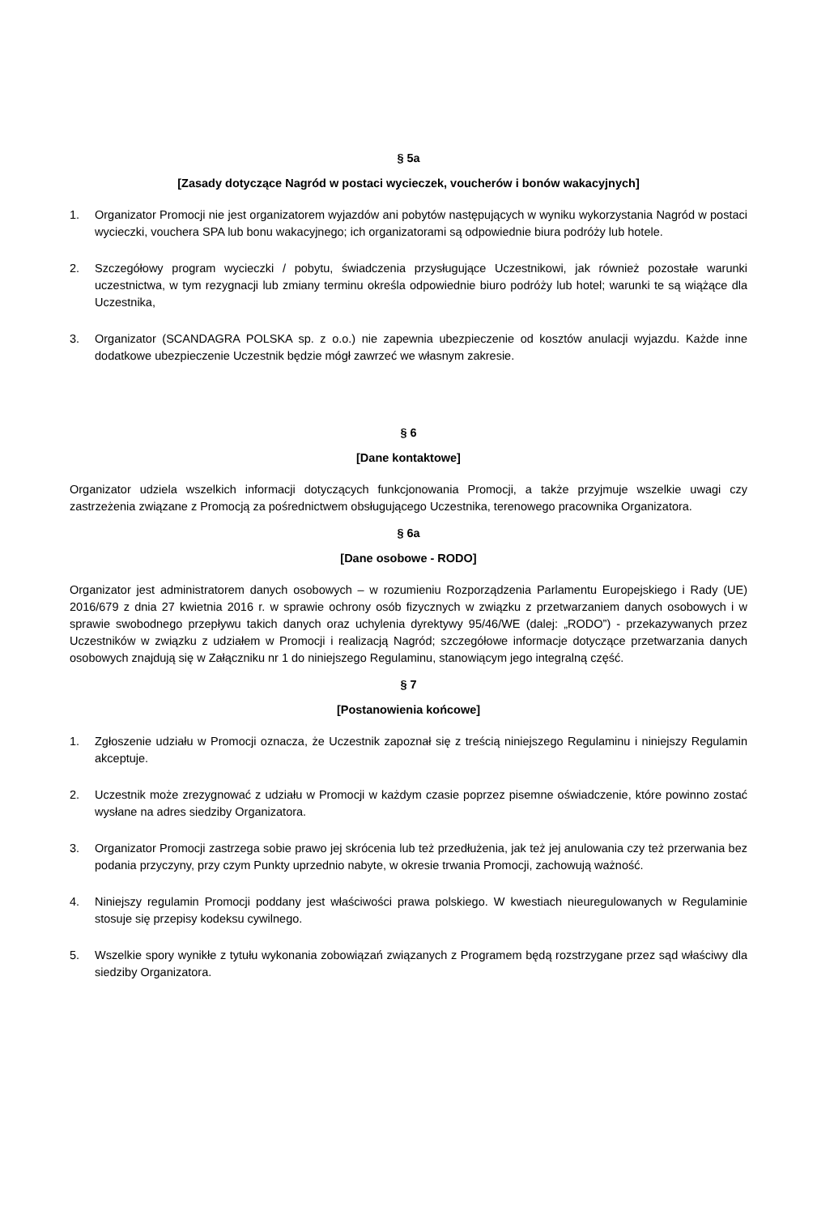§ 5a
[Zasady dotyczące Nagród w postaci wycieczek, voucherów i bonów wakacyjnych]
1. Organizator Promocji nie jest organizatorem wyjazdów ani pobytów następujących w wyniku wykorzystania Nagród w postaci wycieczki, vouchera SPA lub bonu wakacyjnego; ich organizatorami są odpowiednie biura podróży lub hotele.
2. Szczegółowy program wycieczki / pobytu, świadczenia przysługujące Uczestnikowi, jak również pozostałe warunki uczestnictwa, w tym rezygnacji lub zmiany terminu określa odpowiednie biuro podróży lub hotel; warunki te są wiążące dla Uczestnika,
3. Organizator (SCANDAGRA POLSKA sp. z o.o.) nie zapewnia ubezpieczenie od kosztów anulacji wyjazdu. Każde inne dodatkowe ubezpieczenie Uczestnik będzie mógł zawrzeć we własnym zakresie.
§ 6
[Dane kontaktowe]
Organizator udziela wszelkich informacji dotyczących funkcjonowania Promocji, a także przyjmuje wszelkie uwagi czy zastrzeżenia związane z Promocją za pośrednictwem obsługującego Uczestnika, terenowego pracownika Organizatora.
§ 6a
[Dane osobowe - RODO]
Organizator jest administratorem danych osobowych – w rozumieniu Rozporządzenia Parlamentu Europejskiego i Rady (UE) 2016/679 z dnia 27 kwietnia 2016 r. w sprawie ochrony osób fizycznych w związku z przetwarzaniem danych osobowych i w sprawie swobodnego przepływu takich danych oraz uchylenia dyrektywy 95/46/WE (dalej: „RODO”) - przekazywanych przez Uczestników w związku z udziałem w Promocji i realizacją Nagród; szczegółowe informacje dotyczące przetwarzania danych osobowych znajdują się w Załączniku nr 1 do niniejszego Regulaminu, stanowiącym jego integralną część.
§ 7
[Postanowienia końcowe]
1. Zgłoszenie udziału w Promocji oznacza, że Uczestnik zapoznał się z treścią niniejszego Regulaminu i niniejszy Regulamin akceptuje.
2. Uczestnik może zrezygnować z udziału w Promocji w każdym czasie poprzez pisemne oświadczenie, które powinno zostać wysłane na adres siedziby Organizatora.
3. Organizator Promocji zastrzega sobie prawo jej skrócenia lub też przedłużenia, jak też jej anulowania czy też przerwania bez podania przyczyny, przy czym Punkty uprzednio nabyte, w okresie trwania Promocji, zachowują ważność.
4. Niniejszy regulamin Promocji poddany jest właściwości prawa polskiego. W kwestiach nieuregulowanych w Regulaminie stosuje się przepisy kodeksu cywilnego.
5. Wszelkie spory wynikłe z tytułu wykonania zobowiązań związanych z Programem będą rozstrzygane przez sąd właściwy dla siedziby Organizatora.